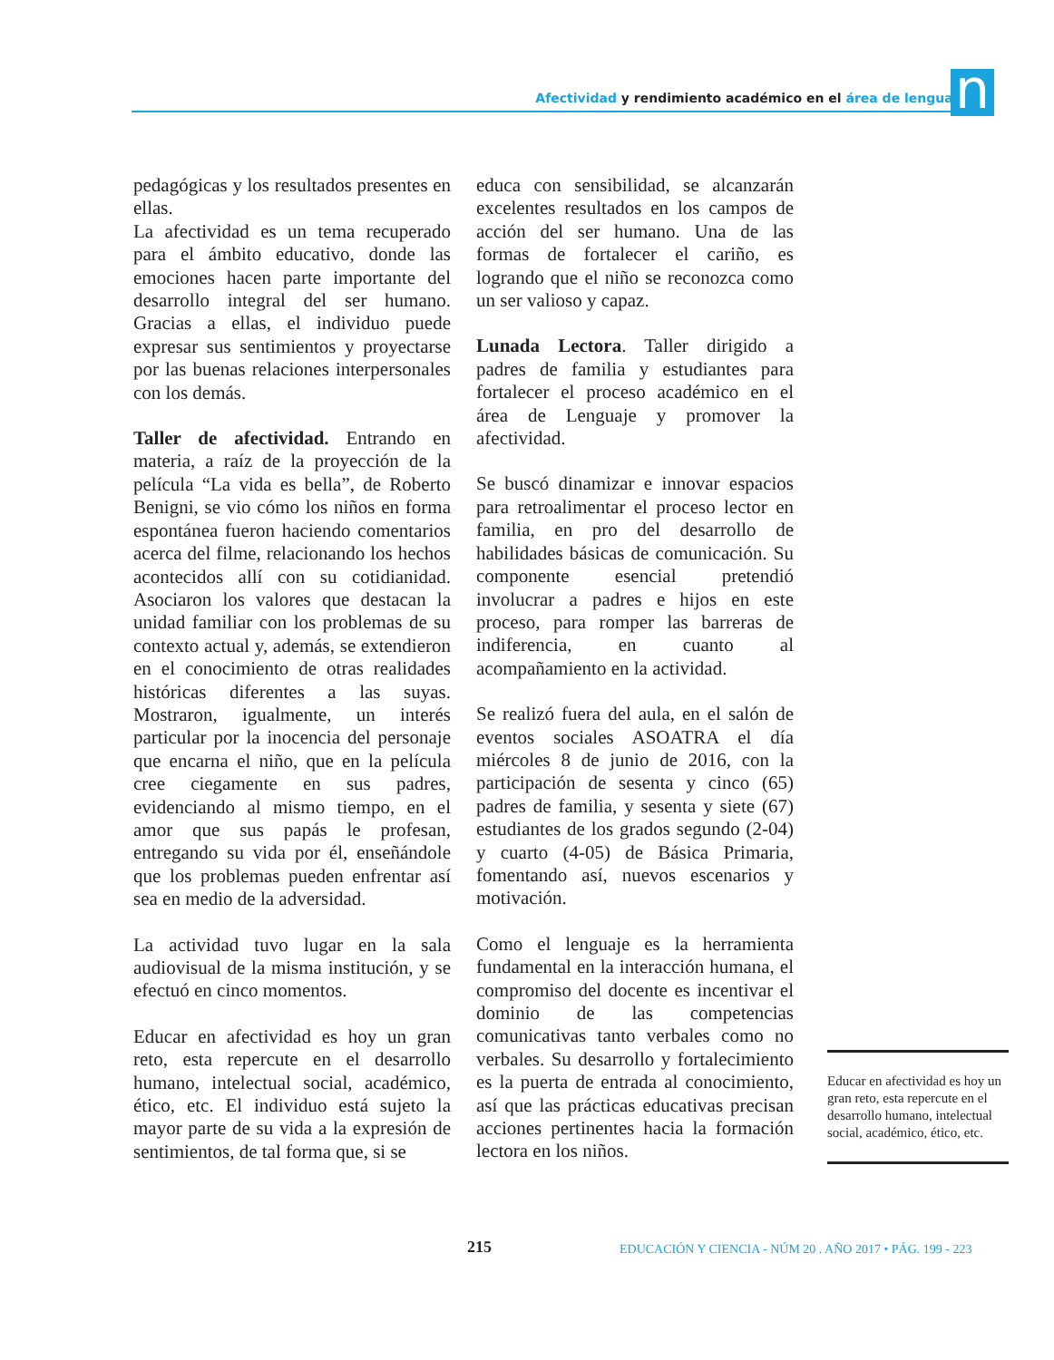Afectividad y rendimiento académico en el área de lenguaje n
pedagógicas y los resultados presentes en ellas.
La afectividad es un tema recuperado para el ámbito educativo, donde las emociones hacen parte importante del desarrollo integral del ser humano. Gracias a ellas, el individuo puede expresar sus sentimientos y proyectarse por las buenas relaciones interpersonales con los demás.
Taller de afectividad. Entrando en materia, a raíz de la proyección de la película “La vida es bella”, de Roberto Benigni, se vio cómo los niños en forma espontánea fueron haciendo comentarios acerca del filme, relacionando los hechos acontecidos allí con su cotidianidad. Asociaron los valores que destacan la unidad familiar con los problemas de su contexto actual y, además, se extendieron en el conocimiento de otras realidades históricas diferentes a las suyas. Mostraron, igualmente, un interés particular por la inocencia del personaje que encarna el niño, que en la película cree ciegamente en sus padres, evidenciando al mismo tiempo, en el amor que sus papás le profesan, entregando su vida por él, enseñándole que los problemas pueden enfrentar así sea en medio de la adversidad.
La actividad tuvo lugar en la sala audiovisual de la misma institución, y se efectuó en cinco momentos.
Educar en afectividad es hoy un gran reto, esta repercute en el desarrollo humano, intelectual social, académico, ético, etc. El individuo está sujeto la mayor parte de su vida a la expresión de sentimientos, de tal forma que, si se
educa con sensibilidad, se alcanzarán excelentes resultados en los campos de acción del ser humano. Una de las formas de fortalecer el cariño, es logrando que el niño se reconozca como un ser valioso y capaz.
Lunada Lectora. Taller dirigido a padres de familia y estudiantes para fortalecer el proceso académico en el área de Lenguaje y promover la afectividad.
Se buscó dinamizar e innovar espacios para retroalimentar el proceso lector en familia, en pro del desarrollo de habilidades básicas de comunicación. Su componente esencial pretendió involucrar a padres e hijos en este proceso, para romper las barreras de indiferencia, en cuanto al acompañamiento en la actividad.
Se realizó fuera del aula, en el salón de eventos sociales ASOATRA el día miércoles 8 de junio de 2016, con la participación de sesenta y cinco (65) padres de familia, y sesenta y siete (67) estudiantes de los grados segundo (2-04) y cuarto (4-05) de Básica Primaria, fomentando así, nuevos escenarios y motivación.
Como el lenguaje es la herramienta fundamental en la interacción humana, el compromiso del docente es incentivar el dominio de las competencias comunicativas tanto verbales como no verbales. Su desarrollo y fortalecimiento es la puerta de entrada al conocimiento, así que las prácticas educativas precisan acciones pertinentes hacia la formación lectora en los niños.
Educar en afectividad es hoy un gran reto, esta repercute en el desarrollo humano, intelectual social, académico, ético, etc.
215
EDUCACIÓN Y CIENCIA - NÚM 20 . AÑO 2017 • PÁG. 199 - 223